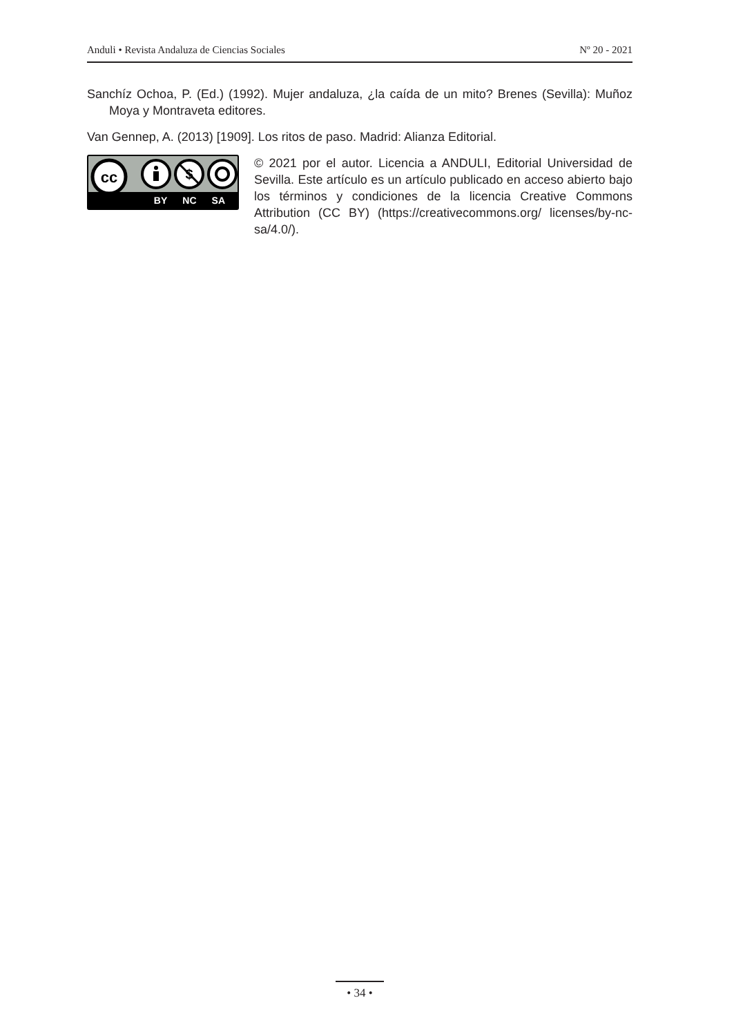Anduli • Revista Andaluza de Ciencias Sociales Nº 20 - 2021
Sanchíz Ochoa, P. (Ed.) (1992). Mujer andaluza, ¿la caída de un mito? Brenes (Sevilla): Muñoz Moya y Montraveta editores.
Van Gennep, A. (2013) [1909]. Los ritos de paso. Madrid: Alianza Editorial.
cc
$
BY NC SA
© 2021 por el autor. Licencia a ANDULI, Editorial Universidad de Sevilla. Este artículo es un artículo publicado en acceso abierto bajo los términos y condiciones de la licencia Creative Commons Attribution (CC BY) (https://creativecommons.org/ licenses/by-nc-sa/4.0/).
• 34 •